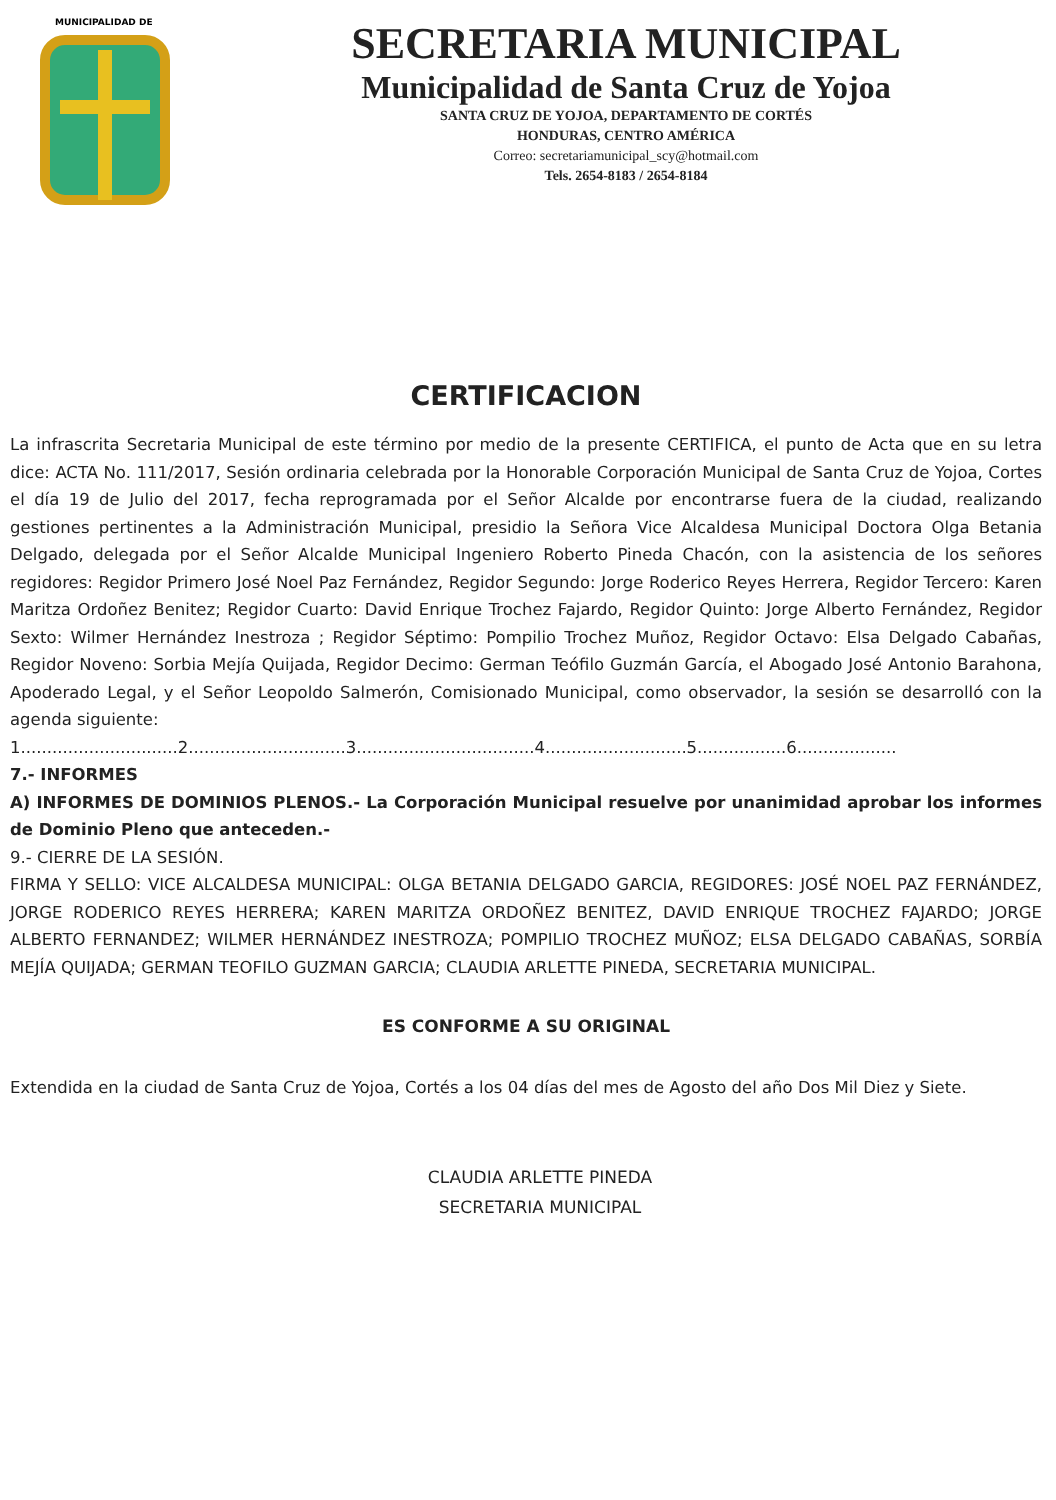MUNICIPALIDAD DE
SECRETARIA MUNICIPAL
Municipalidad de Santa Cruz de Yojoa
SANTA CRUZ DE YOJOA, DEPARTAMENTO DE CORTÉS
HONDURAS, CENTRO AMÉRICA
Correo: secretariamunicipal_scy@hotmail.com
Tels. 2654-8183 / 2654-8184
CERTIFICACION
La infrascrita Secretaria Municipal de este término por medio de la presente CERTIFICA, el punto de Acta que en su letra dice: ACTA No. 111/2017, Sesión ordinaria celebrada por la Honorable Corporación Municipal de Santa Cruz de Yojoa, Cortes el día 19 de Julio del 2017, fecha reprogramada por el Señor Alcalde por encontrarse fuera de la ciudad, realizando gestiones pertinentes a la Administración Municipal, presidio la Señora Vice Alcaldesa Municipal Doctora Olga Betania Delgado, delegada por el Señor Alcalde Municipal Ingeniero Roberto Pineda Chacón, con la asistencia de los señores regidores: Regidor Primero José Noel Paz Fernández, Regidor Segundo: Jorge Roderico Reyes Herrera, Regidor Tercero: Karen Maritza Ordoñez Benitez; Regidor Cuarto: David Enrique Trochez Fajardo, Regidor Quinto: Jorge Alberto Fernández, Regidor Sexto: Wilmer Hernández Inestroza ; Regidor Séptimo: Pompilio Trochez Muñoz, Regidor Octavo: Elsa Delgado Cabañas, Regidor Noveno: Sorbia Mejía Quijada, Regidor Decimo: German Teófilo Guzmán García, el Abogado José Antonio Barahona, Apoderado Legal, y el Señor Leopoldo Salmerón, Comisionado Municipal, como observador, la sesión se desarrolló con la agenda siguiente:
1..............................2..............................3..................................4...........................5.................6...................
7.- INFORMES
A) INFORMES DE DOMINIOS PLENOS.- La Corporación Municipal resuelve por unanimidad aprobar los informes de Dominio Pleno que anteceden.-
9.- CIERRE DE LA SESIÓN.
FIRMA Y SELLO: VICE ALCALDESA MUNICIPAL: OLGA BETANIA DELGADO GARCIA, REGIDORES: JOSÉ NOEL PAZ FERNÁNDEZ, JORGE RODERICO REYES HERRERA; KAREN MARITZA ORDOÑEZ BENITEZ, DAVID ENRIQUE TROCHEZ FAJARDO; JORGE ALBERTO FERNANDEZ; WILMER HERNÁNDEZ INESTROZA; POMPILIO TROCHEZ MUÑOZ; ELSA DELGADO CABAÑAS, SORBÍA MEJÍA QUIJADA; GERMAN TEOFILO GUZMAN GARCIA; CLAUDIA ARLETTE PINEDA, SECRETARIA MUNICIPAL.
ES CONFORME A SU ORIGINAL
Extendida en la ciudad de Santa Cruz de Yojoa, Cortés a los 04 días del mes de Agosto del año Dos Mil Diez y Siete.
CLAUDIA ARLETTE PINEDA
SECRETARIA MUNICIPAL